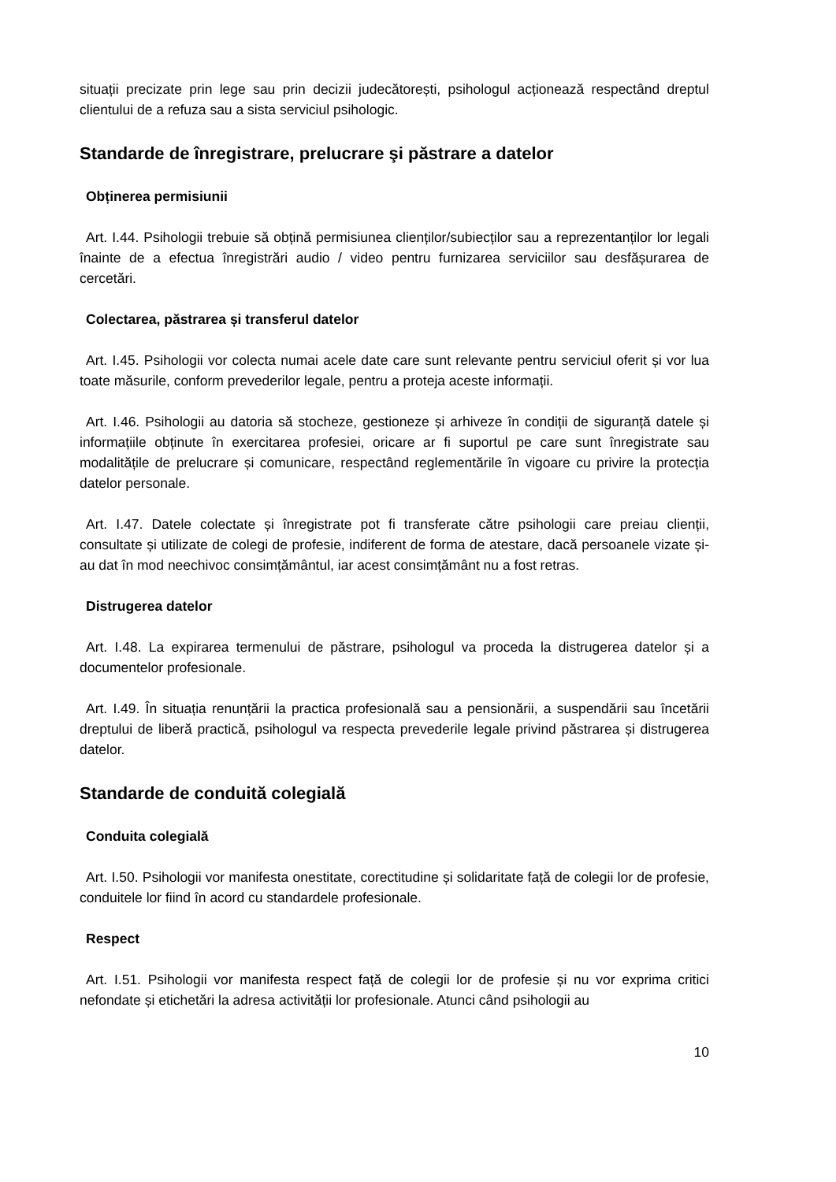situații precizate prin lege sau prin decizii judecătorești, psihologul acționează respectând dreptul clientului de a refuza sau a sista serviciul psihologic.
Standarde de înregistrare, prelucrare şi păstrare a datelor
Obținerea permisiunii
Art. I.44. Psihologii trebuie să obțină permisiunea clienților/subiecților sau a reprezentanților lor legali înainte de a efectua înregistrări audio / video pentru furnizarea serviciilor sau desfășurarea de cercetări.
Colectarea, păstrarea și transferul datelor
Art. I.45. Psihologii vor colecta numai acele date care sunt relevante pentru serviciul oferit și vor lua toate măsurile, conform prevederilor legale, pentru a proteja aceste informații.
Art. I.46. Psihologii au datoria să stocheze, gestioneze și arhiveze în condiții de siguranță datele și informațiile obținute în exercitarea profesiei, oricare ar fi suportul pe care sunt înregistrate sau modalitățile de prelucrare și comunicare, respectând reglementările în vigoare cu privire la protecția datelor personale.
Art. I.47. Datele colectate și înregistrate pot fi transferate către psihologii care preiau clienții, consultate și utilizate de colegi de profesie, indiferent de forma de atestare, dacă persoanele vizate și-au dat în mod neechivoc consimțământul, iar acest consimțământ nu a fost retras.
Distrugerea datelor
Art. I.48. La expirarea termenului de păstrare, psihologul va proceda la distrugerea datelor și a documentelor profesionale.
Art. I.49. În situația renunțării la practica profesională sau a pensionării, a suspendării sau încetării dreptului de liberă practică, psihologul va respecta prevederile legale privind păstrarea și distrugerea datelor.
Standarde de conduită colegială
Conduita colegială
Art. I.50. Psihologii vor manifesta onestitate, corectitudine și solidaritate față de colegii lor de profesie, conduitele lor fiind în acord cu standardele profesionale.
Respect
Art. I.51. Psihologii vor manifesta respect față de colegii lor de profesie și nu vor exprima critici nefondate și etichetări la adresa activității lor profesionale. Atunci când psihologii au
10